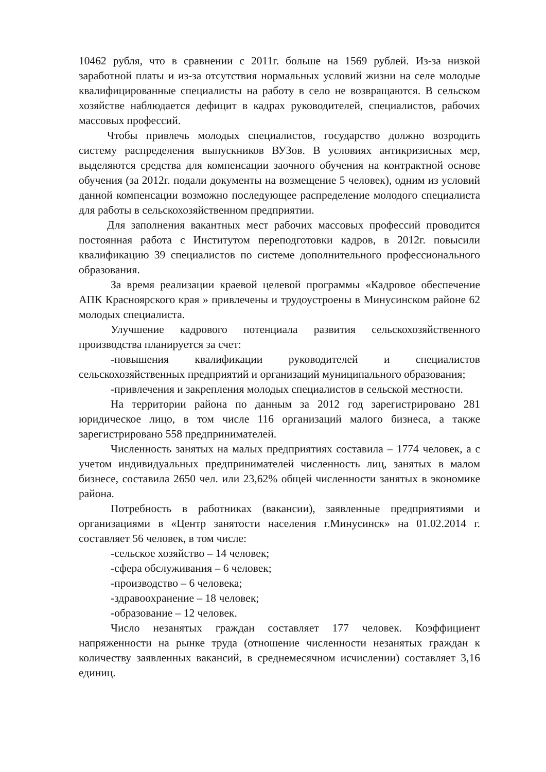10462 рубля, что в сравнении с 2011г. больше на 1569 рублей. Из-за низкой заработной платы и из-за отсутствия нормальных условий жизни на селе молодые квалифицированные специалисты на работу в село не возвращаются. В сельском хозяйстве наблюдается дефицит в кадрах руководителей, специалистов, рабочих массовых профессий.
Чтобы привлечь молодых специалистов, государство должно возродить систему распределения выпускников ВУЗов. В условиях антикризисных мер, выделяются средства для компенсации заочного обучения на контрактной основе обучения (за 2012г. подали документы на возмещение 5 человек), одним из условий данной компенсации возможно последующее распределение молодого специалиста для работы в сельскохозяйственном предприятии.
Для заполнения вакантных мест рабочих массовых профессий проводится постоянная работа с Институтом переподготовки кадров, в 2012г. повысили квалификацию 39 специалистов по системе дополнительного профессионального образования.
За время реализации краевой целевой программы «Кадровое обеспечение АПК Красноярского края » привлечены и трудоустроены в Минусинском районе 62 молодых специалиста.
Улучшение кадрового потенциала развития сельскохозяйственного производства планируется за счет:
-повышения квалификации руководителей и специалистов сельскохозяйственных предприятий и организаций муниципального образования;
-привлечения и закрепления молодых специалистов в сельской местности.
На территории района по данным за 2012 год зарегистрировано 281 юридическое лицо, в том числе 116 организаций малого бизнеса, а также зарегистрировано 558 предпринимателей.
Численность занятых на малых предприятиях составила – 1774 человек, а с учетом индивидуальных предпринимателей численность лиц, занятых в малом бизнесе, составила 2650 чел. или 23,62% общей численности занятых в экономике района.
Потребность в работниках (вакансии), заявленные предприятиями и организациями в «Центр занятости населения г.Минусинск» на 01.02.2014 г. составляет 56 человек, в том числе:
-сельское хозяйство – 14 человек;
-сфера обслуживания – 6 человек;
-производство – 6 человека;
-здравоохранение – 18 человек;
-образование – 12 человек.
Число незанятых граждан составляет 177 человек. Коэффициент напряженности на рынке труда (отношение численности незанятых граждан к количеству заявленных вакансий, в среднемесячном исчислении) составляет 3,16 единиц.